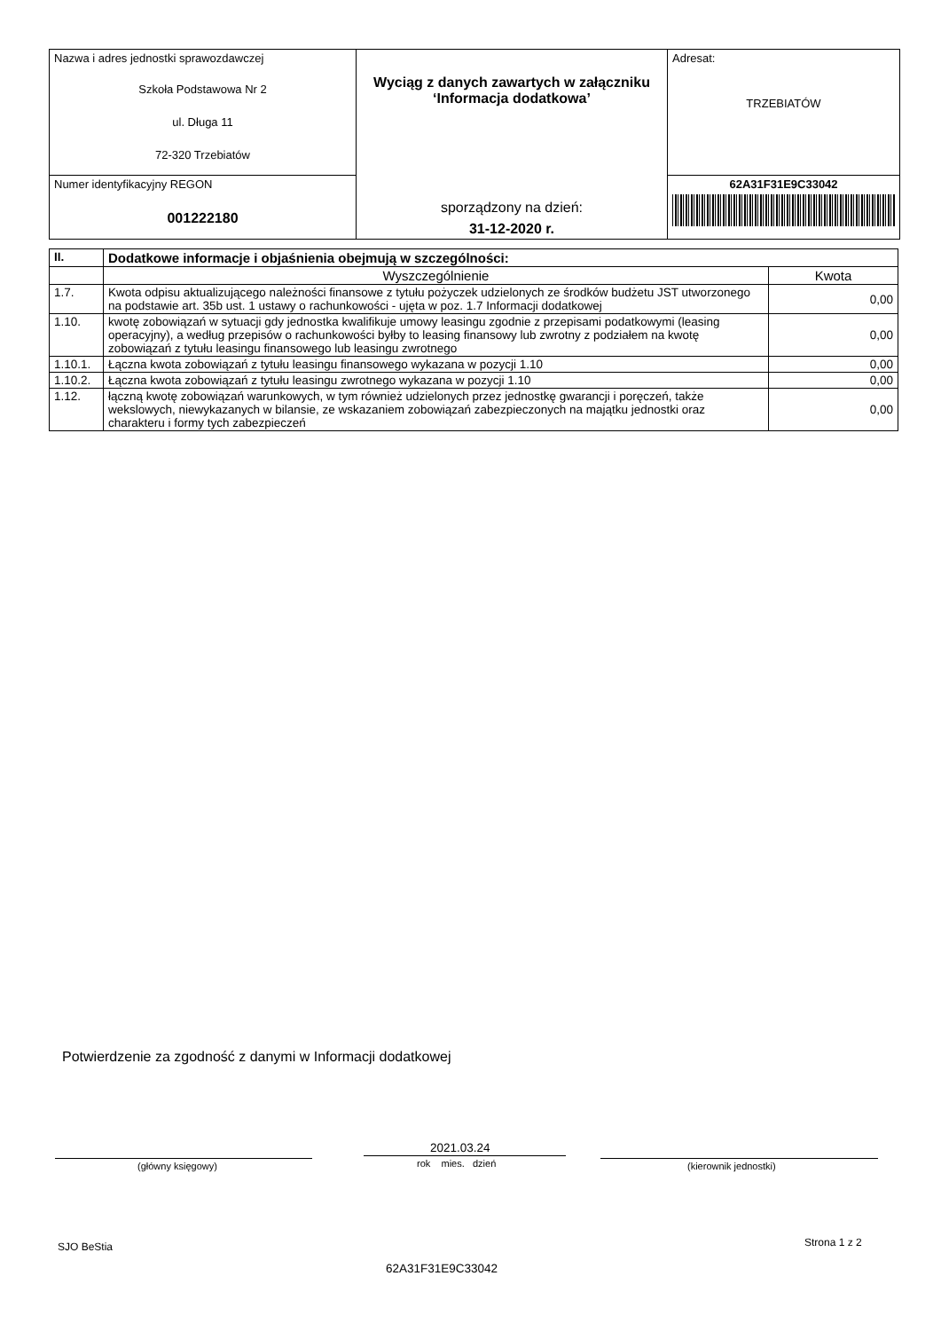| Nazwa i adres jednostki sprawozdawczej Szkoła Podstawowa Nr 2 ul. Długa 11 72-320 Trzebiatów | Wyciąg z danych zawartych w załączniku ‘Informacja dodatkowa’ sporządzony na dzień: 31-12-2020 r. | Adresat: TRZEBIATÓW |
| Numer identyfikacyjny REGON 001222180 | | 62A31F31E9C33042 |
| II. | Dodatkowe informacje i objaśnienia obejmują w szczególności: | |
| --- | --- | --- |
| | Wyszczególnienie | Kwota |
| 1.7. | Kwota odpisu aktualizującego należności finansowe z tytułu pożyczek udzielonych ze środków budżetu JST utworzonego na podstawie art. 35b ust. 1 ustawy o rachunkowości - ujęta w poz. 1.7 Informacji dodatkowej | 0,00 |
| 1.10. | kwotę zobowiązań w sytuacji gdy jednostka kwalifikuje umowy leasingu zgodnie z przepisami podatkowymi (leasing operacyjny), a według przepisów o rachunkowości byłby to leasing finansowy lub zwrotny z podziałem na kwotę zobowiązań z tytułu leasingu finansowego lub leasingu zwrotnego | 0,00 |
| 1.10.1. | Łączna kwota zobowiązań z tytułu leasingu finansowego wykazana w pozycji 1.10 | 0,00 |
| 1.10.2. | Łączna kwota zobowiązań z tytułu leasingu zwrotnego wykazana w pozycji 1.10 | 0,00 |
| 1.12. | łączną kwotę zobowiązań warunkowych, w tym również udzielonych przez jednostkę gwarancji i poręczeń, także wekslowych, niewykazanych w bilansie, ze wskazaniem zobowiązań zabezpieczonych na majątku jednostki oraz charakteru i formy tych zabezpieczeń | 0,00 |
Potwierdzenie za zgodność z danymi w Informacji dodatkowej
2021.03.24
(główny księgowy) rok mies. dzień (kierownik jednostki)
SJO BeStia Strona 1 z 2
62A31F31E9C33042